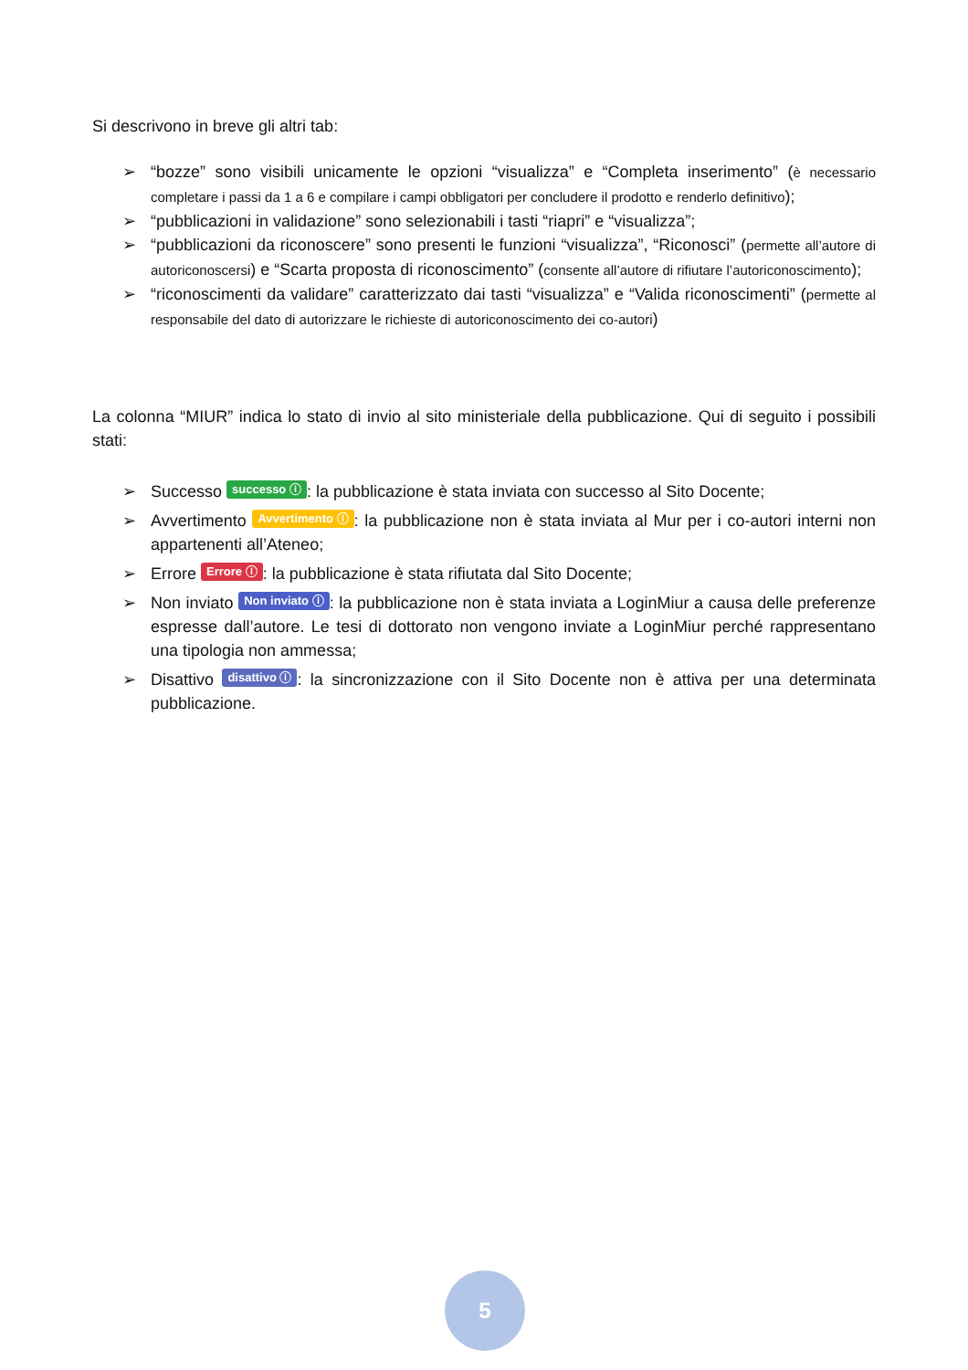Si descrivono in breve gli altri tab:
➢ “bozze” sono visibili unicamente le opzioni “visualizza” e “Completa inserimento” (è necessario completare i passi da 1 a 6 e compilare i campi obbligatori per concludere il prodotto e renderlo definitivo);
➢ “pubblicazioni in validazione” sono selezionabili i tasti “riapri” e “visualizza”;
➢ “pubblicazioni da riconoscere” sono presenti le funzioni “visualizza”, “Riconosci” (permette all’autore di autoriconoscersi) e “Scarta proposta di riconoscimento” (consente all’autore di rifiutare l’autoriconoscimento);
➢ “riconoscimenti da validare” caratterizzato dai tasti “visualizza” e “Valida riconoscimenti” (permette al responsabile del dato di autorizzare le richieste di autoriconoscimento dei co-autori)
La colonna “MIUR” indica lo stato di invio al sito ministeriale della pubblicazione. Qui di seguito i possibili stati:
➢ Successo successo ⓘ: la pubblicazione è stata inviata con successo al Sito Docente;
➢ Avvertimento Avvertimento ⓘ: la pubblicazione non è stata inviata al Mur per i co-autori interni non appartenenti all’Ateneo;
➢ Errore Errore ⓘ: la pubblicazione è stata rifiutata dal Sito Docente;
➢ Non inviato Non inviato ⓘ: la pubblicazione non è stata inviata a LoginMiur a causa delle preferenze espresse dall’autore. Le tesi di dottorato non vengono inviate a LoginMiur perché rappresentano una tipologia non ammessa;
➢ Disattivo disattivo ⓘ: la sincronizzazione con il Sito Docente non è attiva per una determinata pubblicazione.
5